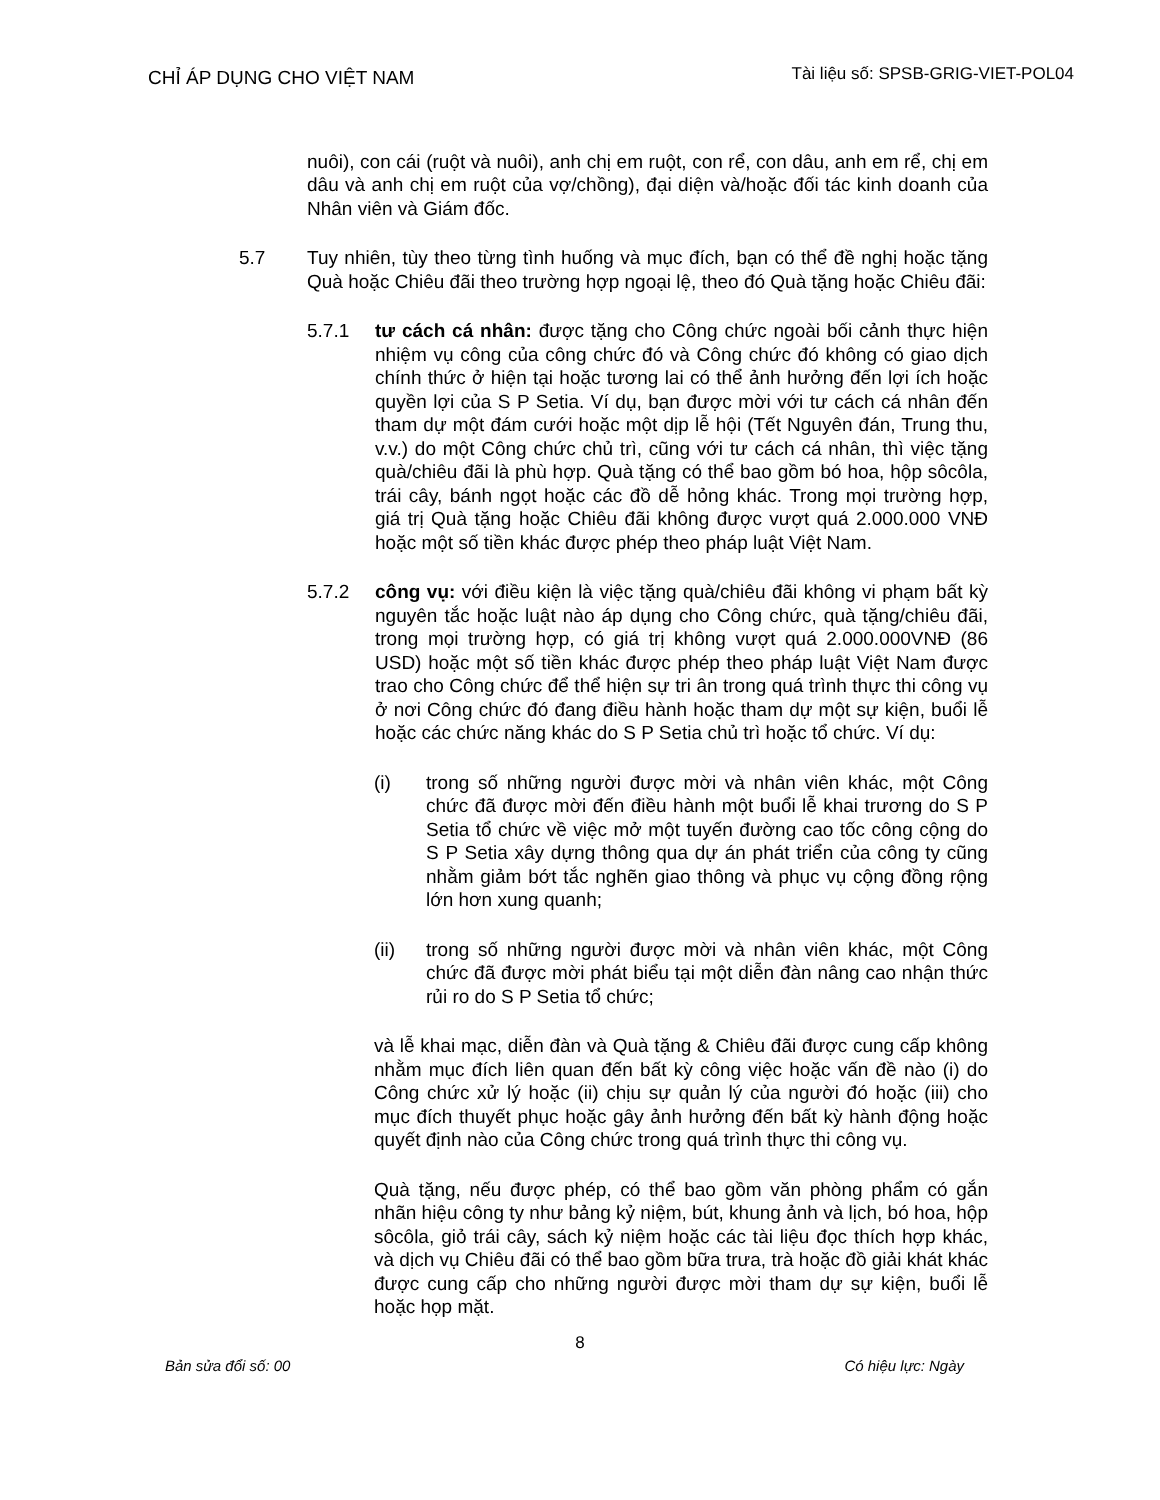CHỈ ÁP DỤNG CHO VIỆT NAM
Tài liệu số: SPSB-GRIG-VIET-POL04
nuôi), con cái (ruột và nuôi), anh chị em ruột, con rể, con dâu, anh em rể, chị em dâu và anh chị em ruột của vợ/chồng), đại diện và/hoặc đối tác kinh doanh của Nhân viên và Giám đốc.
5.7 Tuy nhiên, tùy theo từng tình huống và mục đích, bạn có thể đề nghị hoặc tặng Quà hoặc Chiêu đãi theo trường hợp ngoại lệ, theo đó Quà tặng hoặc Chiêu đãi:
5.7.1 tư cách cá nhân: được tặng cho Công chức ngoài bối cảnh thực hiện nhiệm vụ công của công chức đó và Công chức đó không có giao dịch chính thức ở hiện tại hoặc tương lai có thể ảnh hưởng đến lợi ích hoặc quyền lợi của S P Setia. Ví dụ, bạn được mời với tư cách cá nhân đến tham dự một đám cưới hoặc một dịp lễ hội (Tết Nguyên đán, Trung thu, v.v.) do một Công chức chủ trì, cũng với tư cách cá nhân, thì việc tặng quà/chiêu đãi là phù hợp. Quà tặng có thể bao gồm bó hoa, hộp sôcôla, trái cây, bánh ngọt hoặc các đồ dễ hỏng khác. Trong mọi trường hợp, giá trị Quà tặng hoặc Chiêu đãi không được vượt quá 2.000.000 VNĐ hoặc một số tiền khác được phép theo pháp luật Việt Nam.
5.7.2 công vụ: với điều kiện là việc tặng quà/chiêu đãi không vi phạm bất kỳ nguyên tắc hoặc luật nào áp dụng cho Công chức, quà tặng/chiêu đãi, trong mọi trường hợp, có giá trị không vượt quá 2.000.000VNĐ (86 USD) hoặc một số tiền khác được phép theo pháp luật Việt Nam được trao cho Công chức để thể hiện sự tri ân trong quá trình thực thi công vụ ở nơi Công chức đó đang điều hành hoặc tham dự một sự kiện, buổi lễ hoặc các chức năng khác do S P Setia chủ trì hoặc tổ chức. Ví dụ:
(i) trong số những người được mời và nhân viên khác, một Công chức đã được mời đến điều hành một buổi lễ khai trương do S P Setia tổ chức về việc mở một tuyến đường cao tốc công cộng do S P Setia xây dựng thông qua dự án phát triển của công ty cũng nhằm giảm bớt tắc nghẽn giao thông và phục vụ cộng đồng rộng lớn hơn xung quanh;
(ii) trong số những người được mời và nhân viên khác, một Công chức đã được mời phát biểu tại một diễn đàn nâng cao nhận thức rủi ro do S P Setia tổ chức;
và lễ khai mạc, diễn đàn và Quà tặng & Chiêu đãi được cung cấp không nhằm mục đích liên quan đến bất kỳ công việc hoặc vấn đề nào (i) do Công chức xử lý hoặc (ii) chịu sự quản lý của người đó hoặc (iii) cho mục đích thuyết phục hoặc gây ảnh hưởng đến bất kỳ hành động hoặc quyết định nào của Công chức trong quá trình thực thi công vụ.
Quà tặng, nếu được phép, có thể bao gồm văn phòng phẩm có gắn nhãn hiệu công ty như bảng kỷ niệm, bút, khung ảnh và lịch, bó hoa, hộp sôcôla, giỏ trái cây, sách kỷ niệm hoặc các tài liệu đọc thích hợp khác, và dịch vụ Chiêu đãi có thể bao gồm bữa trưa, trà hoặc đồ giải khát khác được cung cấp cho những người được mời tham dự sự kiện, buổi lễ hoặc họp mặt.
8
Bản sửa đổi số: 00 Có hiệu lực: Ngày